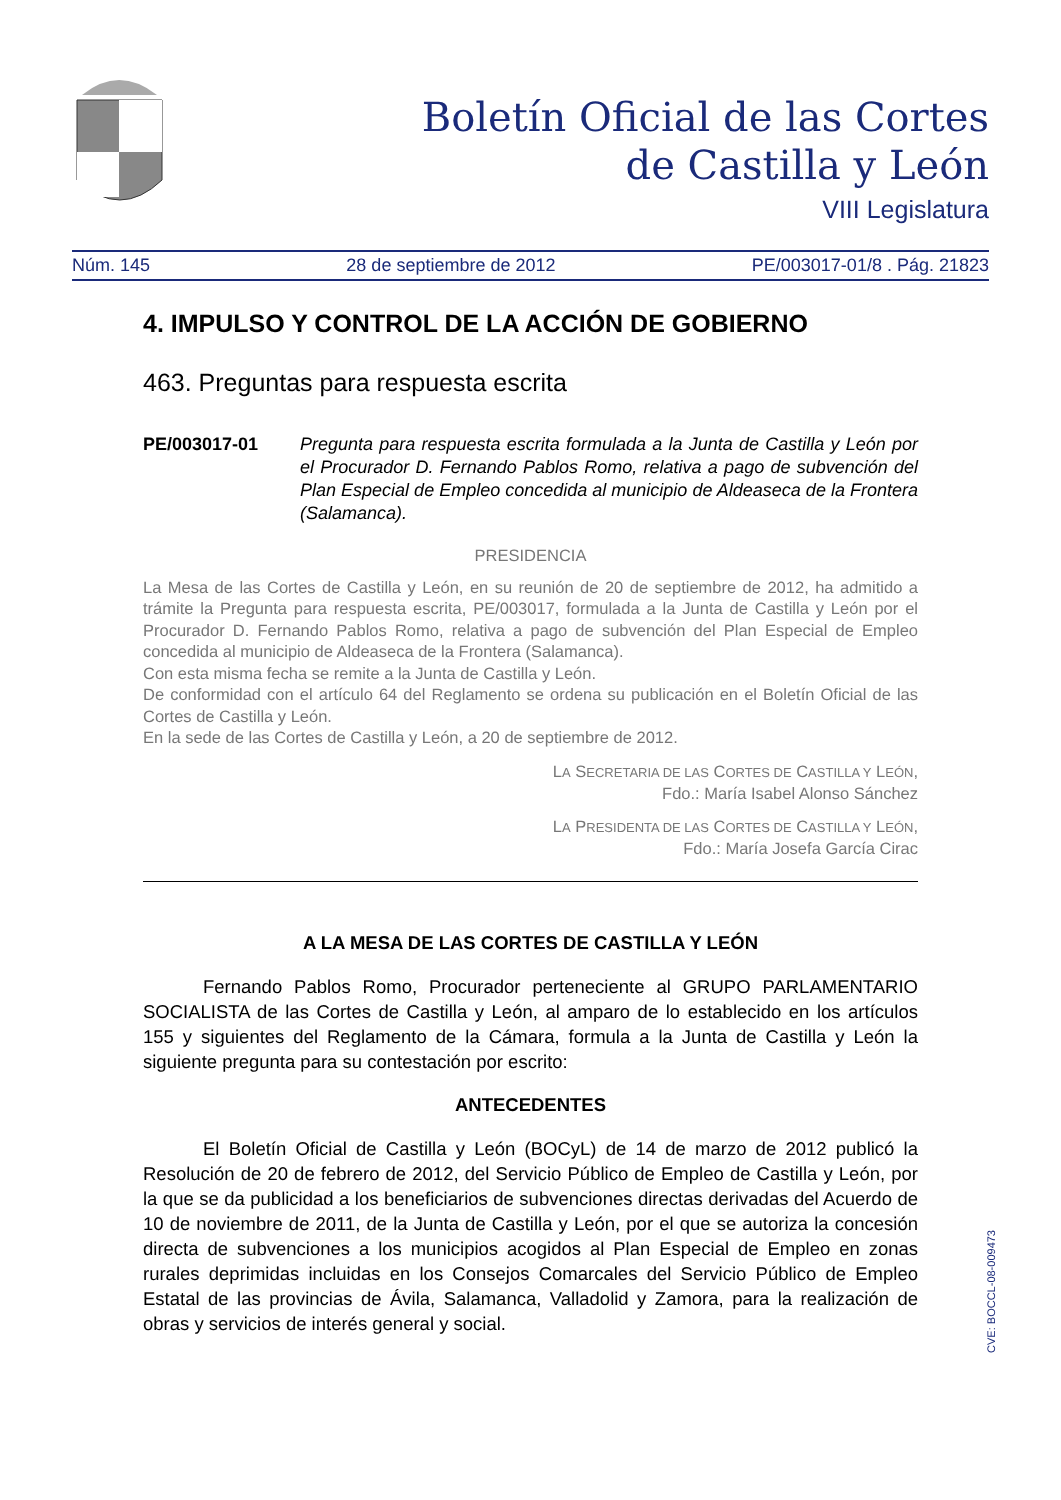Boletín Oficial de las Cortes
de Castilla y León
VIII Legislatura
Núm. 145 28 de septiembre de 2012 PE/003017-01/8 . Pág. 21823
4. IMPULSO Y CONTROL DE LA ACCIÓN DE GOBIERNO
463. Preguntas para respuesta escrita
PE/003017-01 Pregunta para respuesta escrita formulada a la Junta de Castilla y León por el Procurador D. Fernando Pablos Romo, relativa a pago de subvención del Plan Especial de Empleo concedida al municipio de Aldeaseca de la Frontera (Salamanca).
PRESIDENCIA
La Mesa de las Cortes de Castilla y León, en su reunión de 20 de septiembre de 2012, ha admitido a trámite la Pregunta para respuesta escrita, PE/003017, formulada a la Junta de Castilla y León por el Procurador D. Fernando Pablos Romo, relativa a pago de subvención del Plan Especial de Empleo concedida al municipio de Aldeaseca de la Frontera (Salamanca).
Con esta misma fecha se remite a la Junta de Castilla y León.
De conformidad con el artículo 64 del Reglamento se ordena su publicación en el Boletín Oficial de las Cortes de Castilla y León.
En la sede de las Cortes de Castilla y León, a 20 de septiembre de 2012.
LA SECRETARIA DE LAS CORTES DE CASTILLA Y LEÓN,
Fdo.: María Isabel Alonso Sánchez
LA PRESIDENTA DE LAS CORTES DE CASTILLA Y LEÓN,
Fdo.: María Josefa García Cirac
A LA MESA DE LAS CORTES DE CASTILLA Y LEÓN
Fernando Pablos Romo, Procurador perteneciente al GRUPO PARLAMENTARIO SOCIALISTA de las Cortes de Castilla y León, al amparo de lo establecido en los artículos 155 y siguientes del Reglamento de la Cámara, formula a la Junta de Castilla y León la siguiente pregunta para su contestación por escrito:
ANTECEDENTES
El Boletín Oficial de Castilla y León (BOCyL) de 14 de marzo de 2012 publicó la Resolución de 20 de febrero de 2012, del Servicio Público de Empleo de Castilla y León, por la que se da publicidad a los beneficiarios de subvenciones directas derivadas del Acuerdo de 10 de noviembre de 2011, de la Junta de Castilla y León, por el que se autoriza la concesión directa de subvenciones a los municipios acogidos al Plan Especial de Empleo en zonas rurales deprimidas incluidas en los Consejos Comarcales del Servicio Público de Empleo Estatal de las provincias de Ávila, Salamanca, Valladolid y Zamora, para la realización de obras y servicios de interés general y social.
CVE: BOCCL-08-009473